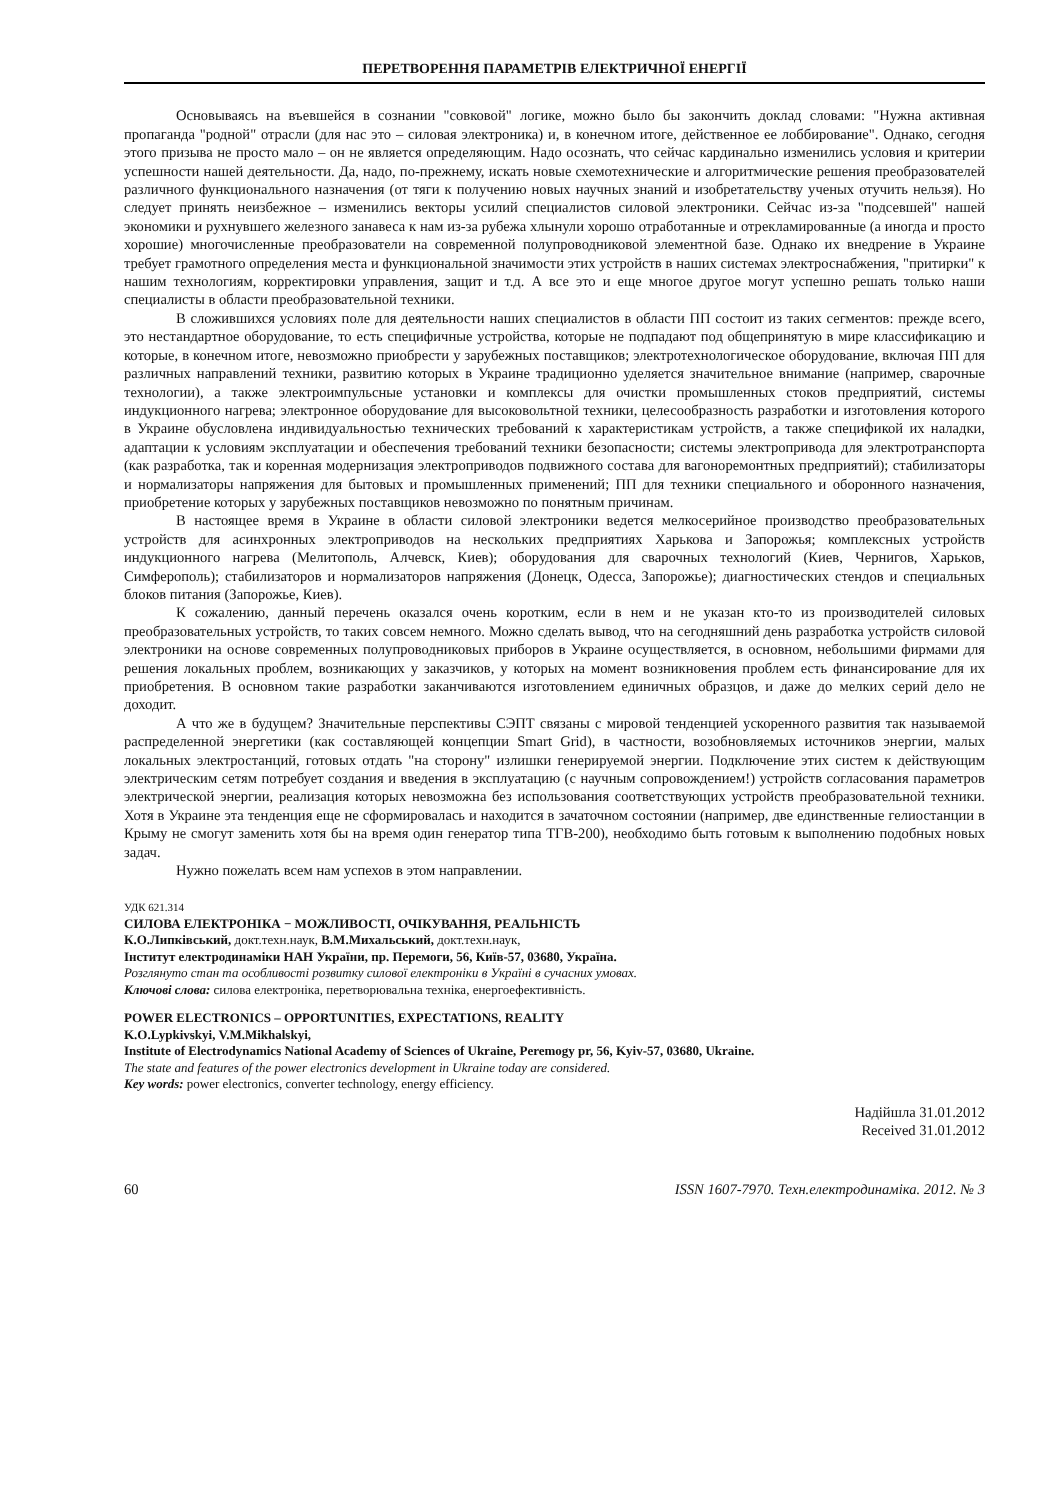ПЕРЕТВОРЕННЯ ПАРАМЕТРІВ ЕЛЕКТРИЧНОЇ ЕНЕРГІЇ
Основываясь на въевшейся в сознании "совковой" логике, можно было бы закончить доклад словами: "Нужна активная пропаганда "родной" отрасли (для нас это – силовая электроника) и, в конечном итоге, действенное ее лоббирование". Однако, сегодня этого призыва не просто мало – он не является определяющим. Надо осознать, что сейчас кардинально изменились условия и критерии успешности нашей деятельности. Да, надо, по-прежнему, искать новые схемотехнические и алгоритмические решения преобразователей различного функционального назначения (от тяги к получению новых научных знаний и изобретательству ученых отучить нельзя). Но следует принять неизбежное – изменились векторы усилий специалистов силовой электроники. Сейчас из-за "подсевшей" нашей экономики и рухнувшего железного занавеса к нам из-за рубежа хлынули хорошо отработанные и отрекламированные (а иногда и просто хорошие) многочисленные преобразователи на современной полупроводниковой элементной базе. Однако их внедрение в Украине требует грамотного определения места и функциональной значимости этих устройств в наших системах электроснабжения, "притирки" к нашим технологиям, корректировки управления, защит и т.д. А все это и еще многое другое могут успешно решать только наши специалисты в области преобразовательной техники.
В сложившихся условиях поле для деятельности наших специалистов в области ПП состоит из таких сегментов: прежде всего, это нестандартное оборудование, то есть специфичные устройства, которые не подпадают под общепринятую в мире классификацию и которые, в конечном итоге, невозможно приобрести у зарубежных поставщиков; электротехнологическое оборудование, включая ПП для различных направлений техники, развитию которых в Украине традиционно уделяется значительное внимание (например, сварочные технологии), а также электроимпульсные установки и комплексы для очистки промышленных стоков предприятий, системы индукционного нагрева; электронное оборудование для высоковольтной техники, целесообразность разработки и изготовления которого в Украине обусловлена индивидуальностью технических требований к характеристикам устройств, а также спецификой их наладки, адаптации к условиям эксплуатации и обеспечения требований техники безопасности; системы электропривода для электротранспорта (как разработка, так и коренная модернизация электроприводов подвижного состава для вагоноремонтных предприятий); стабилизаторы и нормализаторы напряжения для бытовых и промышленных применений; ПП для техники специального и оборонного назначения, приобретение которых у зарубежных поставщиков невозможно по понятным причинам.
В настоящее время в Украине в области силовой электроники ведется мелкосерийное производство преобразовательных устройств для асинхронных электроприводов на нескольких предприятиях Харькова и Запорожья; комплексных устройств индукционного нагрева (Мелитополь, Алчевск, Киев); оборудования для сварочных технологий (Киев, Чернигов, Харьков, Симферополь); стабилизаторов и нормализаторов напряжения (Донецк, Одесса, Запорожье); диагностических стендов и специальных блоков питания (Запорожье, Киев).
К сожалению, данный перечень оказался очень коротким, если в нем и не указан кто-то из производителей силовых преобразовательных устройств, то таких совсем немного. Можно сделать вывод, что на сегодняшний день разработка устройств силовой электроники на основе современных полупроводниковых приборов в Украине осуществляется, в основном, небольшими фирмами для решения локальных проблем, возникающих у заказчиков, у которых на момент возникновения проблем есть финансирование для их приобретения. В основном такие разработки заканчиваются изготовлением единичных образцов, и даже до мелких серий дело не доходит.
А что же в будущем? Значительные перспективы СЭПТ связаны с мировой тенденцией ускоренного развития так называемой распределенной энергетики (как составляющей концепции Smart Grid), в частности, возобновляемых источников энергии, малых локальных электростанций, готовых отдать "на сторону" излишки генерируемой энергии. Подключение этих систем к действующим электрическим сетям потребует создания и введения в эксплуатацию (с научным сопровождением!) устройств согласования параметров электрической энергии, реализация которых невозможна без использования соответствующих устройств преобразовательной техники. Хотя в Украине эта тенденция еще не сформировалась и находится в зачаточном состоянии (например, две единственные гелиостанции в Крыму не смогут заменить хотя бы на время один генератор типа ТГВ-200), необходимо быть готовым к выполнению подобных новых задач.
Нужно пожелать всем нам успехов в этом направлении.
УДК 621.314
СИЛОВА ЕЛЕКТРОНІКА − МОЖЛИВОСТІ, ОЧІКУВАННЯ, РЕАЛЬНІСТЬ
К.О.Липківський, докт.техн.наук, В.М.Михальський, докт.техн.наук,
Інститут електродинаміки НАН України, пр. Перемоги, 56, Київ-57, 03680, Україна.
Розглянуто стан та особливості розвитку силової електроніки в Україні в сучасних умовах.
Ключові слова: силова електроніка, перетворювальна техніка, енергоефективність.
POWER ELECTRONICS – OPPORTUNITIES, EXPECTATIONS, REALITY
K.O.Lypkivskyi, V.M.Mikhalskyi,
Institute of Electrodynamics National Academy of Sciences of Ukraine, Peremogy pr, 56, Kyiv-57, 03680, Ukraine.
The state and features of the power electronics development in Ukraine today are considered.
Key words: power electronics, converter technology, energy efficiency.
Надійшла 31.01.2012
Received 31.01.2012
60 ISSN 1607-7970. Техн.електродинаміка. 2012. № 3